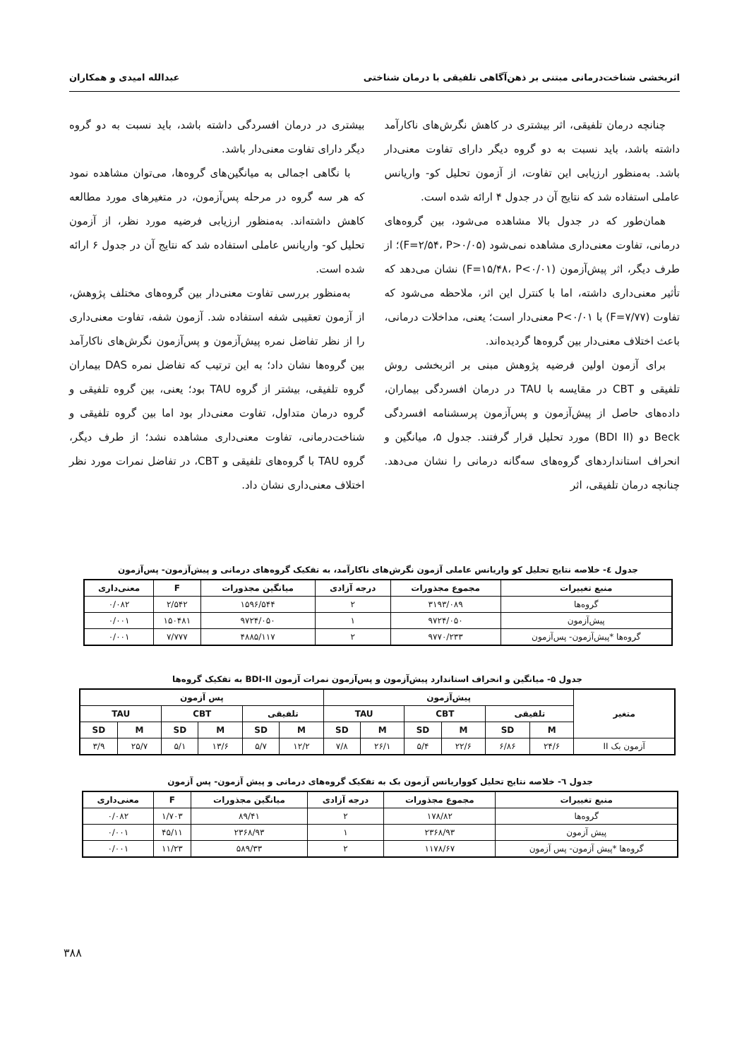اثربخشی شناخت‌درمانی مبتنی بر ذهن‌آگاهی تلفیقی با درمان شناختی عبدالله امیدی و همکاران
چنانچه درمان تلفیقی، اثر بیشتری در کاهش نگرش‌های ناکارآمد داشته باشد، باید نسبت به دو گروه دیگر دارای تفاوت معنی‌دار باشد. به‌منظور ارزیابی این تفاوت، از آزمون تحلیل کو- واریانس عاملی استفاده شد که نتایج آن در جدول ۴ ارائه شده است.
همان‌طور که در جدول بالا مشاهده می‌شود، بین گروه‌های درمانی، تفاوت معنی‌داری مشاهده نمی‌شود (F=۲/۵۴، P>۰/۰۵)؛ از طرف دیگر، اثر پیش‌آزمون (F=۱۵/۴۸، P<۰/۰۱) نشان می‌دهد که تأثیر معنی‌داری داشته، اما با کنترل این اثر، ملاحظه می‌شود که تفاوت (F=۷/۷۷) با P<۰/۰۱ معنی‌دار است؛ یعنی، مداخلات درمانی، باعث اختلاف معنی‌دار بین گروه‌ها گردیده‌اند.
برای آزمون اولین فرضیه پژوهش مبنی بر اثربخشی روش تلفیقی و CBT در مقایسه با TAU در درمان افسردگی بیماران، داده‌های حاصل از پیش‌آزمون و پس‌آزمون پرسشنامه افسردگی Beck دو (BDI II) مورد تحلیل قرار گرفتند. جدول ۵، میانگین و انحراف استانداردهای گروه‌های سه‌گانه درمانی را نشان می‌دهد. چنانچه درمان تلفیقی، اثر
بیشتری در درمان افسردگی داشته باشد، باید نسبت به دو گروه دیگر دارای تفاوت معنی‌دار باشد.
با نگاهی اجمالی به میانگین‌های گروه‌ها، می‌توان مشاهده نمود که هر سه گروه در مرحله پس‌آزمون، در متغیرهای مورد مطالعه کاهش داشته‌اند. به‌منظور ارزیابی فرضیه مورد نظر، از آزمون تحلیل کو- واریانس عاملی استفاده شد که نتایج آن در جدول ۶ ارائه شده است.
به‌منظور بررسی تفاوت معنی‌دار بین گروه‌های مختلف پژوهش، از آزمون تعقیبی شفه استفاده شد. آزمون شفه، تفاوت معنی‌داری را از نظر تفاضل نمره پیش‌آزمون و پس‌آزمون نگرش‌های ناکارآمد بین گروه‌ها نشان داد؛ به این ترتیب که تفاضل نمره DAS بیماران گروه تلفیقی، بیشتر از گروه TAU بود؛ یعنی، بین گروه تلفیقی و گروه درمان متداول، تفاوت معنی‌دار بود اما بین گروه تلفیقی و شناخت‌درمانی، تفاوت معنی‌داری مشاهده نشد؛ از طرف دیگر، گروه TAU با گروه‌های تلفیقی و CBT، در تفاضل نمرات مورد نظر اختلاف معنی‌داری نشان داد.
جدول ٤- خلاصه نتایج تحلیل کو واریانس عاملی آزمون نگرش‌های ناکارآمد، به تفکیک گروه‌های درمانی و پیش‌آزمون- پس‌آزمون
| منبع تغییرات | مجموع مجذورات | درجه آزادی | میانگین مجذورات | F | معنی‌داری |
| --- | --- | --- | --- | --- | --- |
| گروه‌ها | ۳۱۹۳/۰۸۹ | ۲ | ۱۵۹۶/۵۴۴ | ۲/۵۴۲ | ۰/۰۸۲ |
| پیش‌آزمون | ۹۷۲۴/۰۵۰ | ۱ | ۹۷۲۴/۰۵۰ | ۱۵۰۴۸۱ | ۰/۰۰۱ |
| گروه‌ها *پیش‌آزمون- پس‌آزمون | ۹۷۷۰/۲۳۳ | ۲ | ۴۸۸۵/۱۱۷ | ۷/۷۷۷ | ۰/۰۰۱ |
جدول ۵- میانگین و انحراف استاندارد پیش‌آزمون و پس‌آزمون نمرات آزمون BDI-II به تفکیک گروه‌ها
| متغیر | پیش‌آزمون | | | | | | پس آزمون | | | | | |
| --- | --- | --- | --- | --- | --- | --- | --- | --- | --- | --- | --- | --- |
| | تلفیقی | | CBT | | TAU | | تلفیقی | | CBT | | TAU | |
| | M | SD | M | SD | M | SD | M | SD | M | SD | M | SD |
| آزمون بک II | ۲۴/۶ | ۶/۸۶ | ۲۲/۶ | ۵/۴ | ۲۶/۱ | ۷/۸ | ۱۲/۲ | ۵/۷ | ۱۳/۶ | ۵/۱ | ۲۵/۷ | ۳/۹ |
جدول ٦- خلاصه نتایج تحلیل کوواریانس آزمون بک به تفکیک گروه‌های درمانی و پیش آزمون- پس آزمون
| منبع تغییرات | مجموع مجذورات | درجه آزادی | میانگین مجذورات | F | معنی‌داری |
| --- | --- | --- | --- | --- | --- |
| گروه‌ها | ۱۷۸/۸۲ | ۲ | ۸۹/۴۱ | ۱/۷۰۳ | ۰/۰۸۲ |
| پیش آزمون | ۲۳۶۸/۹۳ | ۱ | ۲۳۶۸/۹۳ | ۴۵/۱۱ | ۰/۰۰۱ |
| گروه‌ها *پیش آزمون- پس آزمون | ۱۱۷۸/۶۷ | ۲ | ۵۸۹/۳۳ | ۱۱/۲۳ | ۰/۰۰۱ |
۳۸۸